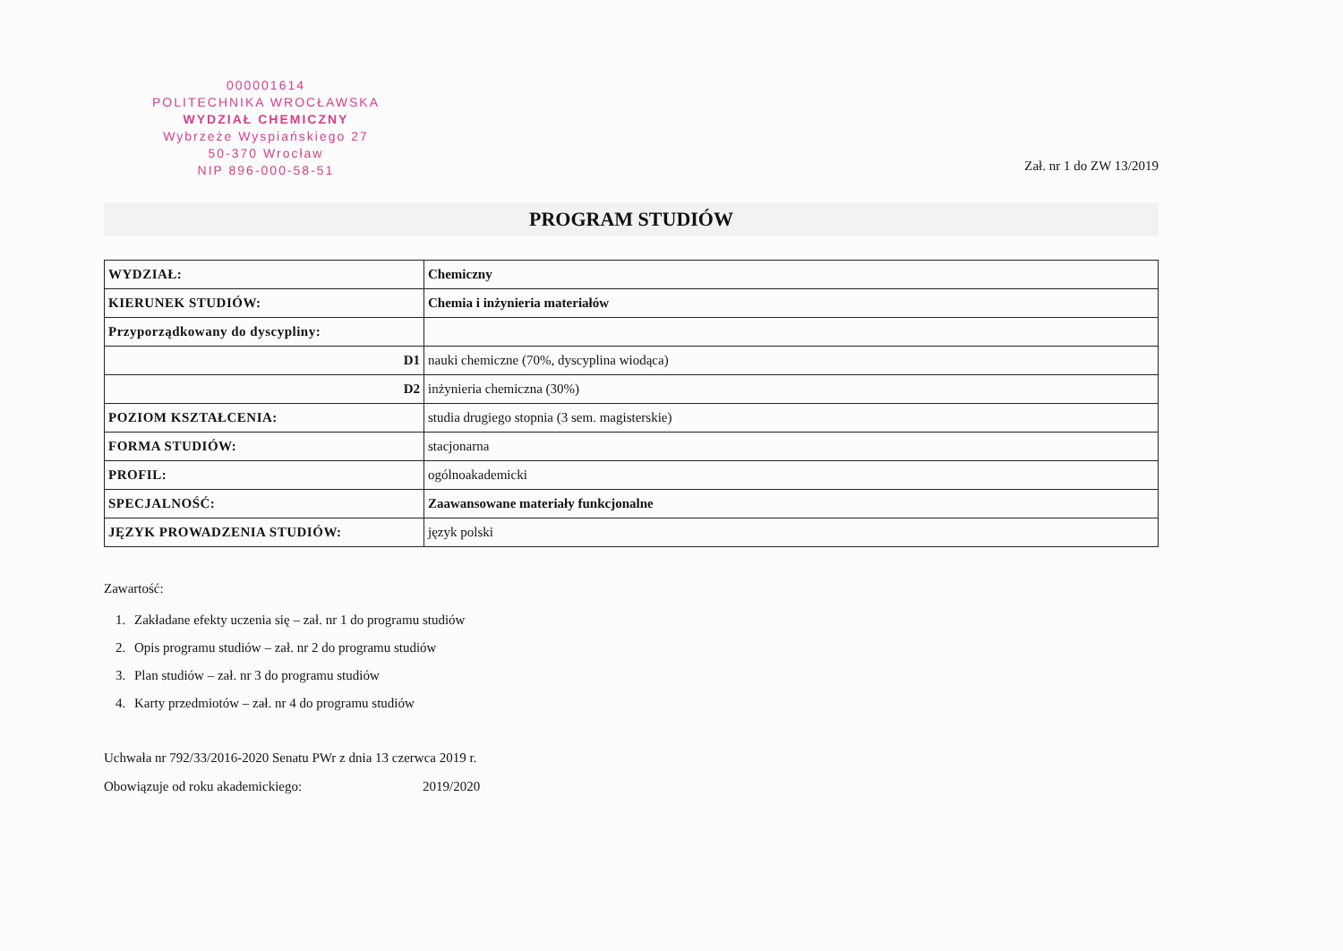000001614
POLITECHNIKA WROCŁAWSKA
WYDZIAŁ CHEMICZNY
Wybrzeże Wyspiańskiego 27
50-370 Wrocław
NIP 896-000-58-51
Zał. nr 1 do ZW 13/2019
PROGRAM STUDIÓW
| WYDZIAŁ: | Chemiczny |
| KIERUNEK STUDIÓW: | Chemia i inżynieria materiałów |
| Przyporządkowany do dyscypliny: | |
| D1 | nauki chemiczne (70%, dyscyplina wiodąca) |
| D2 | inżynieria chemiczna (30%) |
| POZIOM KSZTAŁCENIA: | studia drugiego stopnia (3 sem. magisterskie) |
| FORMA STUDIÓW: | stacjonarna |
| PROFIL: | ogólnoakademicki |
| SPECJALNOŚĆ: | Zaawansowane materiały funkcjonalne |
| JĘZYK PROWADZENIA STUDIÓW: | język polski |
Zawartość:
1. Zakładane efekty uczenia się – zał. nr 1 do programu studiów
2. Opis programu studiów – zał. nr 2 do programu studiów
3. Plan studiów – zał. nr 3 do programu studiów
4. Karty przedmiotów – zał. nr 4 do programu studiów
Uchwała nr 792/33/2016-2020 Senatu PWr z dnia 13 czerwca 2019 r.
Obowiązuje od roku akademickiego: 2019/2020